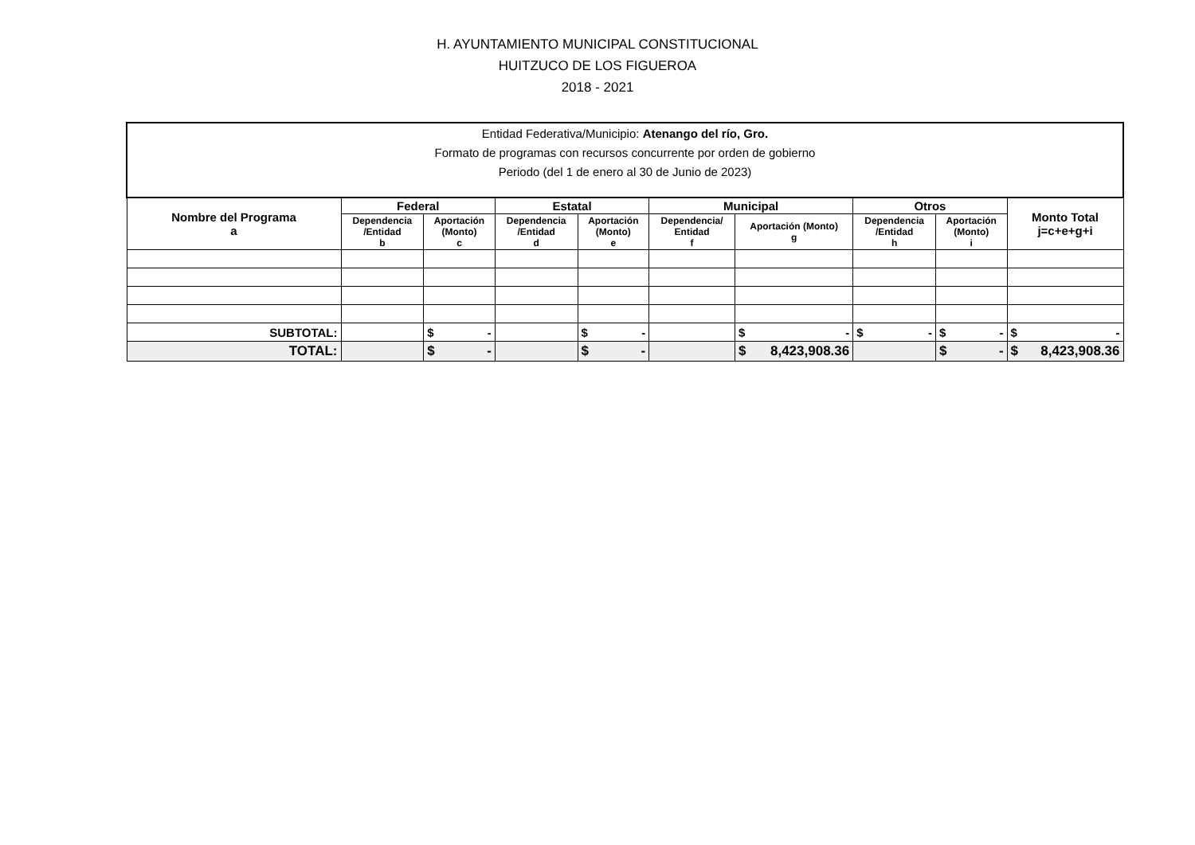H. AYUNTAMIENTO MUNICIPAL CONSTITUCIONAL
HUITZUCO DE LOS FIGUEROA
2018 - 2021
| Entidad Federativa/Municipio: Atenango del río, Gro. Formato de programas con recursos concurrente por orden de gobierno Periodo (del 1 de enero al 30 de Junio de 2023) | | | | | | | | | |
| Nombre del Programa a | Federal | | Estatal | | Municipal | | Otros | | Monto Total j=c+e+g+i |
| | Dependencia /Entidad b | Aportación (Monto) c | Dependencia /Entidad d | Aportación (Monto) e | Dependencia/ Entidad f | Aportación (Monto) g | Dependencia /Entidad h | Aportación (Monto) i | |
| SUBTOTAL: | | $ - | | $ - | | $ - | $ - | $ - | $ - |
| TOTAL: | | $ - | | $ - | | $ 8,423,908.36 | | $ - | $ 8,423,908.36 |